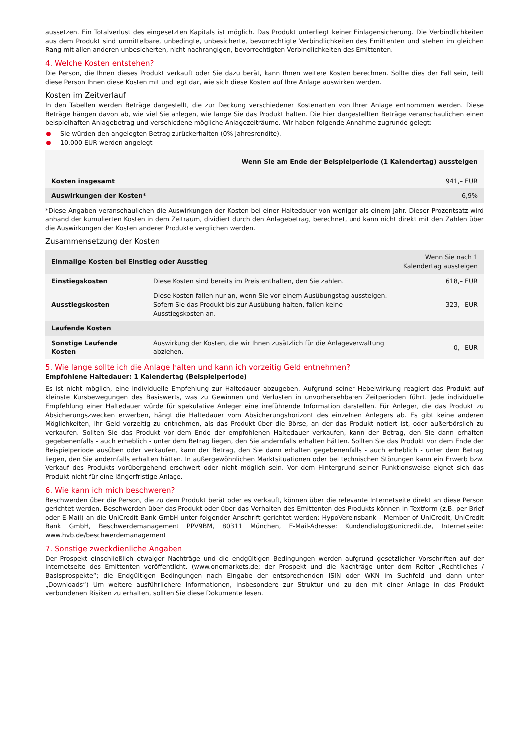aussetzen. Ein Totalverlust des eingesetzten Kapitals ist möglich. Das Produkt unterliegt keiner Einlagensicherung. Die Verbindlichkeiten aus dem Produkt sind unmittelbare, unbedingte, unbesicherte, bevorrechtigte Verbindlichkeiten des Emittenten und stehen im gleichen Rang mit allen anderen unbesicherten, nicht nachrangigen, bevorrechtigten Verbindlichkeiten des Emittenten.
4. Welche Kosten entstehen?
Die Person, die Ihnen dieses Produkt verkauft oder Sie dazu berät, kann Ihnen weitere Kosten berechnen. Sollte dies der Fall sein, teilt diese Person Ihnen diese Kosten mit und legt dar, wie sich diese Kosten auf Ihre Anlage auswirken werden.
Kosten im Zeitverlauf
In den Tabellen werden Beträge dargestellt, die zur Deckung verschiedener Kostenarten von Ihrer Anlage entnommen werden. Diese Beträge hängen davon ab, wie viel Sie anlegen, wie lange Sie das Produkt halten. Die hier dargestellten Beträge veranschaulichen einen beispielhaften Anlagebetrag und verschiedene mögliche Anlagezeiträume. Wir haben folgende Annahme zugrunde gelegt:
Sie würden den angelegten Betrag zurückerhalten (0% Jahresrendite).
10.000 EUR werden angelegt
| | Wenn Sie am Ende der Beispielperiode (1 Kalendertag) aussteigen |
| --- | --- |
| Kosten insgesamt | 941,– EUR |
| Auswirkungen der Kosten* | 6,9% |
*Diese Angaben veranschaulichen die Auswirkungen der Kosten bei einer Haltedauer von weniger als einem Jahr. Dieser Prozentsatz wird anhand der kumulierten Kosten in dem Zeitraum, dividiert durch den Anlagebetrag, berechnet, und kann nicht direkt mit den Zahlen über die Auswirkungen der Kosten anderer Produkte verglichen werden.
Zusammensetzung der Kosten
| Einmalige Kosten bei Einstieg oder Ausstieg | | Wenn Sie nach 1 Kalendertag aussteigen |
| --- | --- | --- |
| Einstiegskosten | Diese Kosten sind bereits im Preis enthalten, den Sie zahlen. | 618,– EUR |
| Ausstiegskosten | Diese Kosten fallen nur an, wenn Sie vor einem Ausübungstag aussteigen. Sofern Sie das Produkt bis zur Ausübung halten, fallen keine Ausstiegskosten an. | 323,– EUR |
| Laufende Kosten | | |
| Sonstige Laufende Kosten | Auswirkung der Kosten, die wir Ihnen zusätzlich für die Anlageverwaltung abziehen. | 0,– EUR |
5. Wie lange sollte ich die Anlage halten und kann ich vorzeitig Geld entnehmen?
Empfohlene Haltedauer: 1 Kalendertag (Beispielperiode)
Es ist nicht möglich, eine individuelle Empfehlung zur Haltedauer abzugeben. Aufgrund seiner Hebelwirkung reagiert das Produkt auf kleinste Kursbewegungen des Basiswerts, was zu Gewinnen und Verlusten in unvorhersehbaren Zeitperioden führt. Jede individuelle Empfehlung einer Haltedauer würde für spekulative Anleger eine irreführende Information darstellen. Für Anleger, die das Produkt zu Absicherungszwecken erwerben, hängt die Haltedauer vom Absicherungshorizont des einzelnen Anlegers ab. Es gibt keine anderen Möglichkeiten, Ihr Geld vorzeitig zu entnehmen, als das Produkt über die Börse, an der das Produkt notiert ist, oder außerbörslich zu verkaufen. Sollten Sie das Produkt vor dem Ende der empfohlenen Haltedauer verkaufen, kann der Betrag, den Sie dann erhalten gegebenenfalls - auch erheblich - unter dem Betrag liegen, den Sie andernfalls erhalten hätten. Sollten Sie das Produkt vor dem Ende der Beispielperiode ausüben oder verkaufen, kann der Betrag, den Sie dann erhalten gegebenenfalls - auch erheblich - unter dem Betrag liegen, den Sie andernfalls erhalten hätten. In außergewöhnlichen Marktsituationen oder bei technischen Störungen kann ein Erwerb bzw. Verkauf des Produkts vorübergehend erschwert oder nicht möglich sein. Vor dem Hintergrund seiner Funktionsweise eignet sich das Produkt nicht für eine längerfristige Anlage.
6. Wie kann ich mich beschweren?
Beschwerden über die Person, die zu dem Produkt berät oder es verkauft, können über die relevante Internetseite direkt an diese Person gerichtet werden. Beschwerden über das Produkt oder über das Verhalten des Emittenten des Produkts können in Textform (z.B. per Brief oder E-Mail) an die UniCredit Bank GmbH unter folgender Anschrift gerichtet werden: HypoVereinsbank - Member of UniCredit, UniCredit Bank GmbH, Beschwerdemanagement PPV9BM, 80311 München, E-Mail-Adresse: Kundendialog@unicredit.de, Internetseite: www.hvb.de/beschwerdemanagement
7. Sonstige zweckdienliche Angaben
Der Prospekt einschließlich etwaiger Nachträge und die endgültigen Bedingungen werden aufgrund gesetzlicher Vorschriften auf der Internetseite des Emittenten veröffentlicht. (www.onemarkets.de; der Prospekt und die Nachträge unter dem Reiter „Rechtliches / Basisprospekte“; die Endgültigen Bedingungen nach Eingabe der entsprechenden ISIN oder WKN im Suchfeld und dann unter „Downloads“) Um weitere ausführlichere Informationen, insbesondere zur Struktur und zu den mit einer Anlage in das Produkt verbundenen Risiken zu erhalten, sollten Sie diese Dokumente lesen.